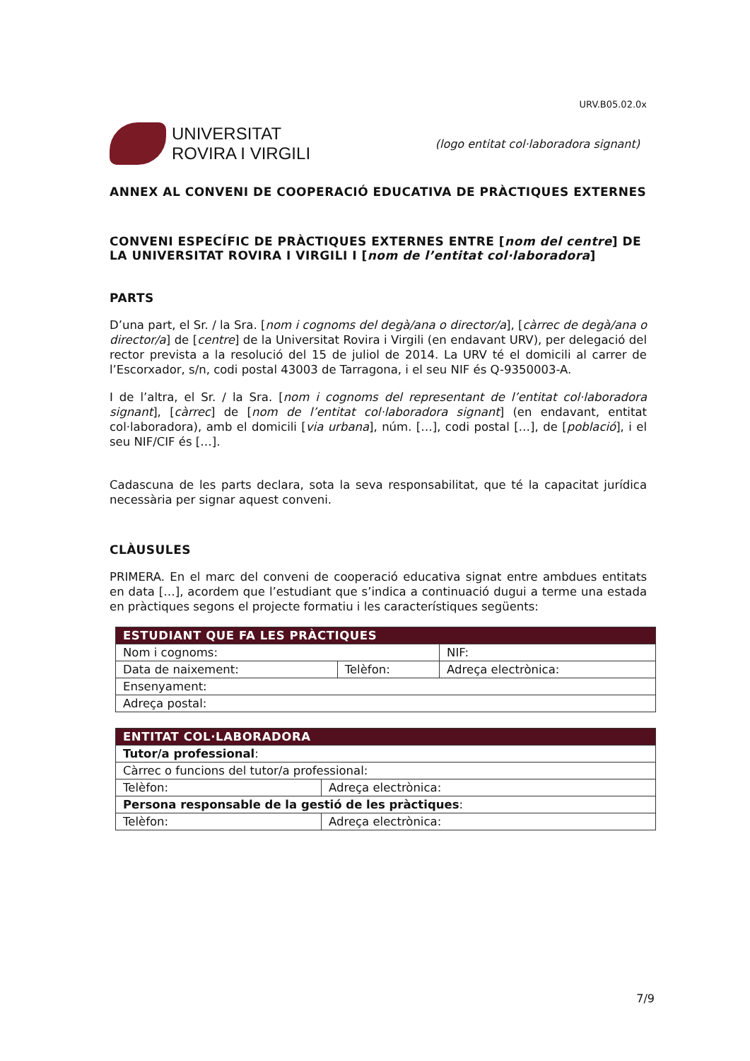URV.B05.02.0x
UNIVERSITAT
ROVIRA I VIRGILI
(logo entitat col·laboradora signant)
ANNEX AL CONVENI DE COOPERACIÓ EDUCATIVA DE PRÀCTIQUES EXTERNES
CONVENI ESPECÍFIC DE PRÀCTIQUES EXTERNES ENTRE [nom del centre] DE LA UNIVERSITAT ROVIRA I VIRGILI I [nom de l’entitat col·laboradora]
PARTS
D’una part, el Sr. / la Sra. [nom i cognoms del degà/ana o director/a], [càrrec de degà/ana o director/a] de [centre] de la Universitat Rovira i Virgili (en endavant URV), per delegació del rector prevista a la resolució del 15 de juliol de 2014. La URV té el domicili al carrer de l’Escorxador, s/n, codi postal 43003 de Tarragona, i el seu NIF és Q-9350003-A.
I de l’altra, el Sr. / la Sra. [nom i cognoms del representant de l’entitat col·laboradora signant], [càrrec] de [nom de l’entitat col·laboradora signant] (en endavant, entitat col·laboradora), amb el domicili [via urbana], núm. […], codi postal […], de [població], i el seu NIF/CIF és […].
Cadascuna de les parts declara, sota la seva responsabilitat, que té la capacitat jurídica necessària per signar aquest conveni.
CLÀUSULES
PRIMERA. En el marc del conveni de cooperació educativa signat entre ambdues entitats en data […], acordem que l’estudiant que s’indica a continuació dugui a terme una estada en pràctiques segons el projecte formatiu i les característiques següents:
| ESTUDIANT QUE FA LES PRÀCTIQUES | | | |
| --- | --- | --- | --- |
| Nom i cognoms: | | | NIF: |
| Data de naixement: | Telèfon: | Adreça electrònica: | |
| Ensenyament: | | | |
| Adreça postal: | | | |
| ENTITAT COL·LABORADORA | |
| --- | --- |
| Tutor/a professional : | |
| Càrrec o funcions del tutor/a professional: | |
| Telèfon: | Adreça electrònica: |
| Persona responsable de la gestió de les pràctiques : | |
| Telèfon: | Adreça electrònica: |
7/9